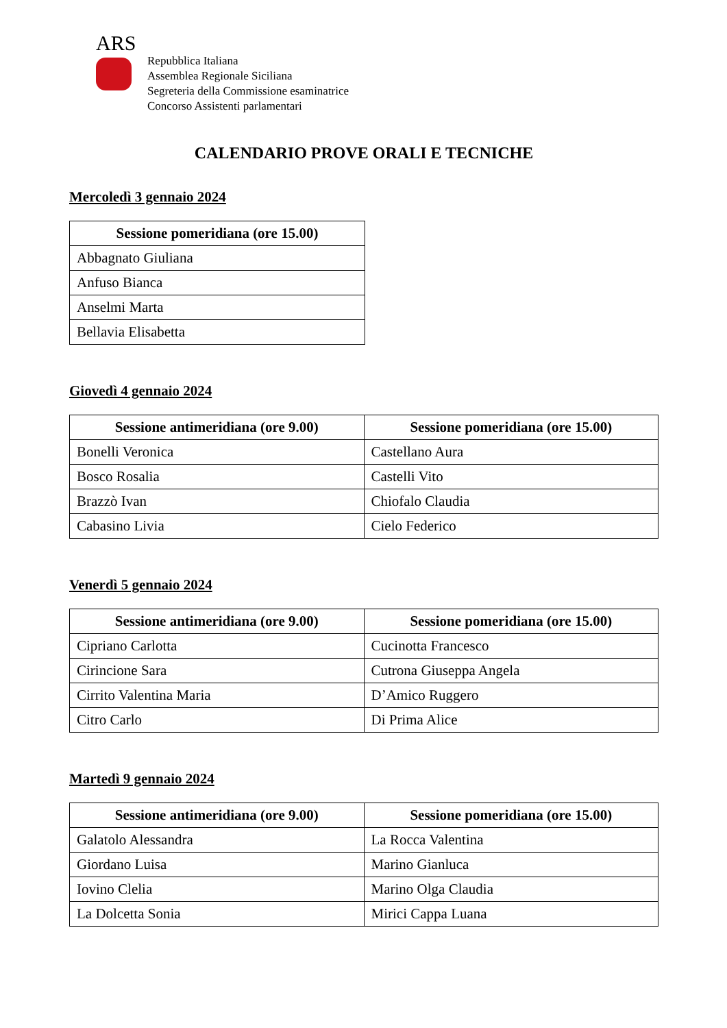ARS
Repubblica Italiana
Assemblea Regionale Siciliana
Segreteria della Commissione esaminatrice
Concorso Assistenti parlamentari
CALENDARIO PROVE ORALI E TECNICHE
Mercoledì 3 gennaio 2024
| Sessione pomeridiana (ore 15.00) |
| --- |
| Abbagnato Giuliana |
| Anfuso Bianca |
| Anselmi Marta |
| Bellavia Elisabetta |
Giovedì 4 gennaio 2024
| Sessione antimeridiana (ore 9.00) | Sessione pomeridiana (ore 15.00) |
| --- | --- |
| Bonelli Veronica | Castellano Aura |
| Bosco Rosalia | Castelli Vito |
| Brazzò Ivan | Chiofalo Claudia |
| Cabasino Livia | Cielo Federico |
Venerdì 5 gennaio 2024
| Sessione antimeridiana (ore 9.00) | Sessione pomeridiana (ore 15.00) |
| --- | --- |
| Cipriano Carlotta | Cucinotta Francesco |
| Cirincione Sara | Cutrona Giuseppa Angela |
| Cirrito Valentina Maria | D’Amico Ruggero |
| Citro Carlo | Di Prima Alice |
Martedì 9 gennaio 2024
| Sessione antimeridiana (ore 9.00) | Sessione pomeridiana (ore 15.00) |
| --- | --- |
| Galatolo Alessandra | La Rocca Valentina |
| Giordano Luisa | Marino Gianluca |
| Iovino Clelia | Marino Olga Claudia |
| La Dolcetta Sonia | Mirici Cappa Luana |